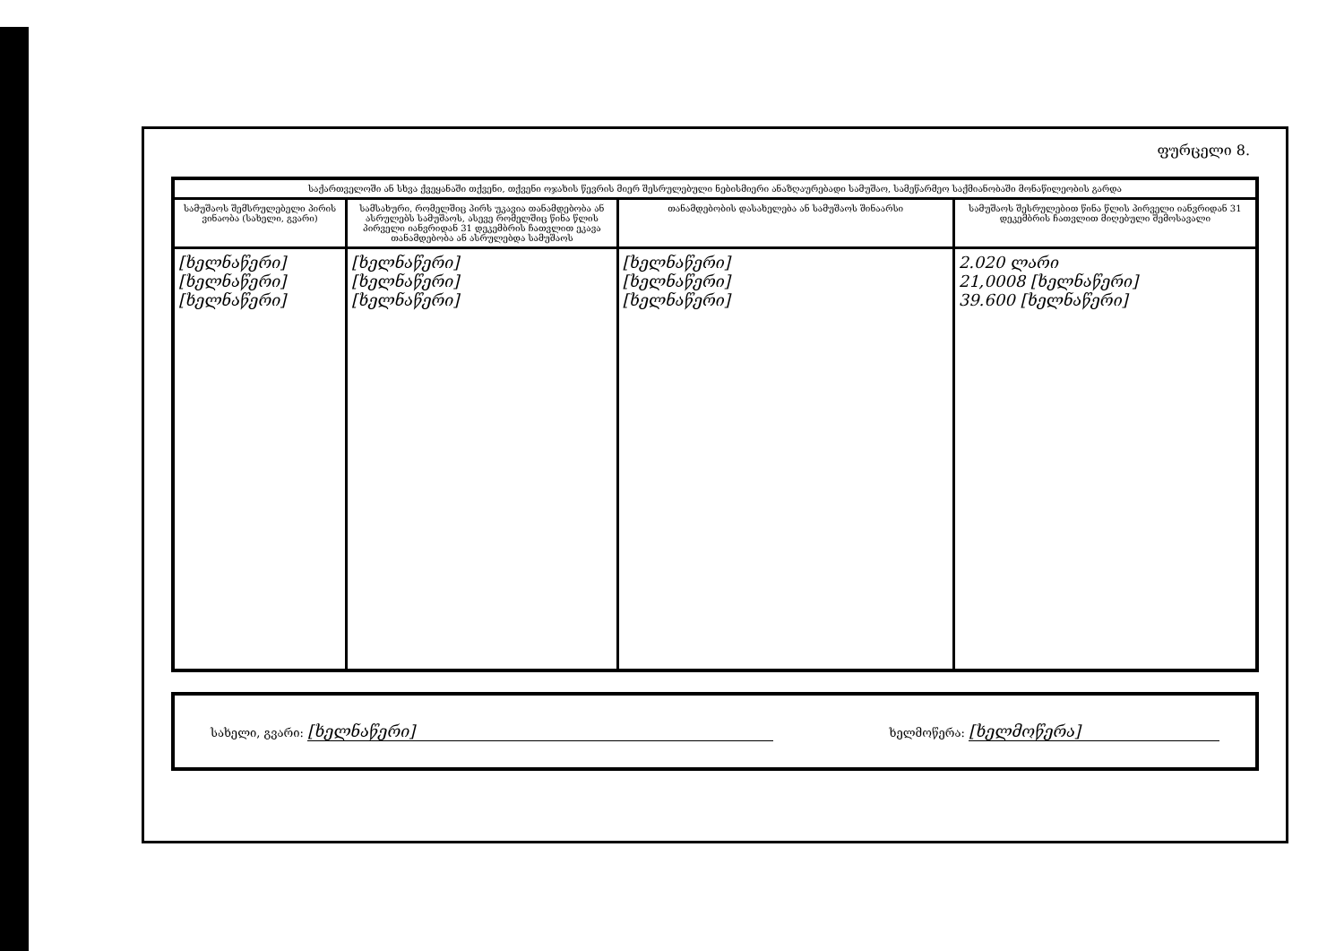ფურცელი 8.
| საქართველოში ან სხვა ქვეყანაში თქვენი, თქვენი ოჯახის წევრის მიერ შესრულებული ნებისმიერი ანაზღაურებადი სამუშაო, სამეწარმეო საქმიანობაში მონაწილეობის გარდა | | | |
| --- | --- | --- | --- |
| სამუშაოს შემსრულებელი პირის ვინაობა (სახელი, გვარი) | სამსახური, რომელშიც პირს უკავია თანამდებობა ან ასრულებს სამუშაოს, ასევე რომელშიც წინა წლის პირველი იანვრიდან 31 დეკემბრის ჩათვლით ეკავა თანამდებობა ან ასრულებდა სამუშაოს | თანამდებობის დასახელება ან სამუშაოს შინაარსი | სამუშაოს შესრულებით წინა წლის პირველი იანვრიდან 31 დეკემბრის ჩათვლით მიღებული შემოსავალი |
| [ხელნაწერი] [ხელნაწერი] [ხელნაწერი] | [ხელნაწერი] [ხელნაწერი] [ხელნაწერი] | [ხელნაწერი] [ხელნაწერი] [ხელნაწერი] | 2.020 ლარი 21,0008 [ხელნაწერი] 39.600 [ხელნაწერი] |
სახელი, გვარი: [ხელნაწერი] ხელმოწერა: [ხელმოწერა]